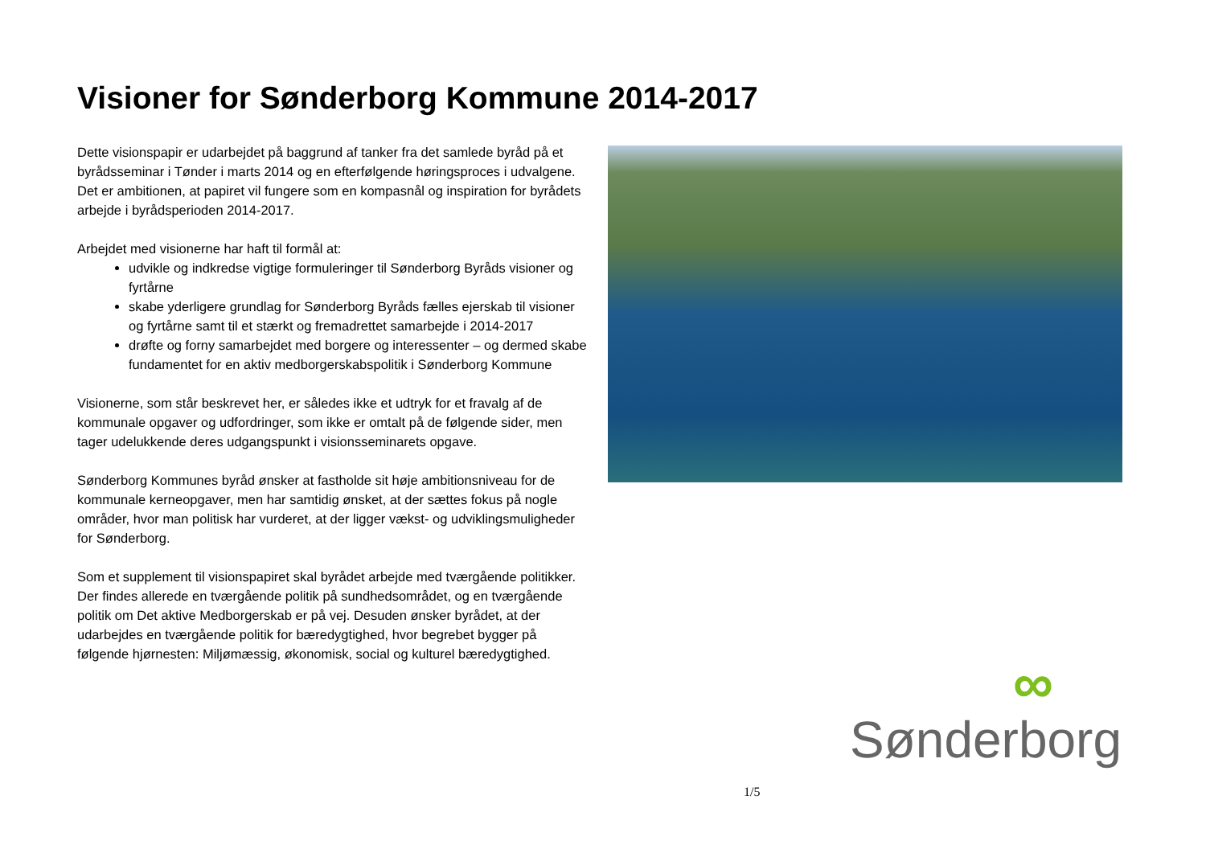Visioner for Sønderborg Kommune 2014-2017
Dette visionspapir er udarbejdet på baggrund af tanker fra det samlede byråd på et byrådsseminar i Tønder i marts 2014 og en efterfølgende høringsproces i udvalgene. Det er ambitionen, at papiret vil fungere som en kompasnål og inspiration for byrådets arbejde i byrådsperioden 2014-2017.
Arbejdet med visionerne har haft til formål at:
udvikle og indkredse vigtige formuleringer til Sønderborg Byråds visioner og fyrtårne
skabe yderligere grundlag for Sønderborg Byråds fælles ejerskab til visioner og fyrtårne samt til et stærkt og fremadrettet samarbejde i 2014-2017
drøfte og forny samarbejdet med borgere og interessenter – og dermed skabe fundamentet for en aktiv medborgerskabspolitik i Sønderborg Kommune
Visionerne, som står beskrevet her, er således ikke et udtryk for et fravalg af de kommunale opgaver og udfordringer, som ikke er omtalt på de følgende sider, men tager udelukkende deres udgangspunkt i visionsseminarets opgave.
Sønderborg Kommunes byråd ønsker at fastholde sit høje ambitionsniveau for de kommunale kerneopgaver, men har samtidig ønsket, at der sættes fokus på nogle områder, hvor man politisk har vurderet, at der ligger vækst- og udviklingsmuligheder for Sønderborg.
Som et supplement til visionspapiret skal byrådet arbejde med tværgående politikker. Der findes allerede en tværgående politik på sundhedsområdet, og en tværgående politik om Det aktive Medborgerskab er på vej. Desuden ønsker byrådet, at der udarbejdes en tværgående politik for bæredygtighed, hvor begrebet bygger på følgende hjørnesten: Miljømæssig, økonomisk, social og kulturel bæredygtighed.
∞
Sønderborg
1/5